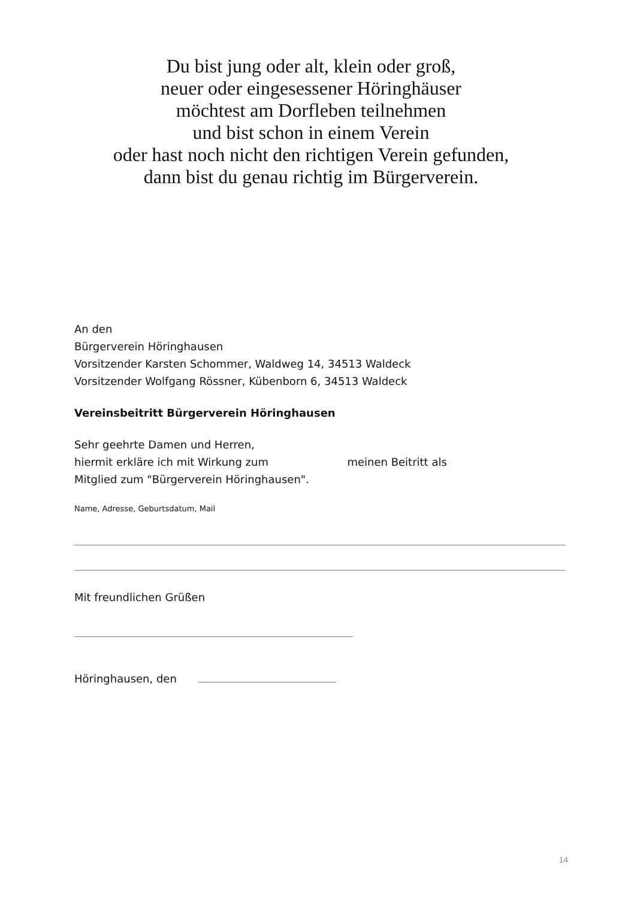Du bist jung oder alt, klein oder groß,
neuer oder eingesessener Höringhäuser
möchtest am Dorfleben teilnehmen
und bist schon in einem Verein
oder hast noch nicht den richtigen Verein gefunden,
dann bist du genau richtig im Bürgerverein.
An den
Bürgerverein Höringhausen
Vorsitzender Karsten Schommer, Waldweg 14, 34513 Waldeck
Vorsitzender Wolfgang Rössner, Kübenborn 6, 34513 Waldeck
Vereinsbeitritt Bürgerverein Höringhausen
Sehr geehrte Damen und Herren,
hiermit erkläre ich mit Wirkung zum meinen Beitritt als
Mitglied zum "Bürgerverein Höringhausen".
Name, Adresse, Geburtsdatum, Mail
Mit freundlichen Grüßen
Höringhausen, den
14